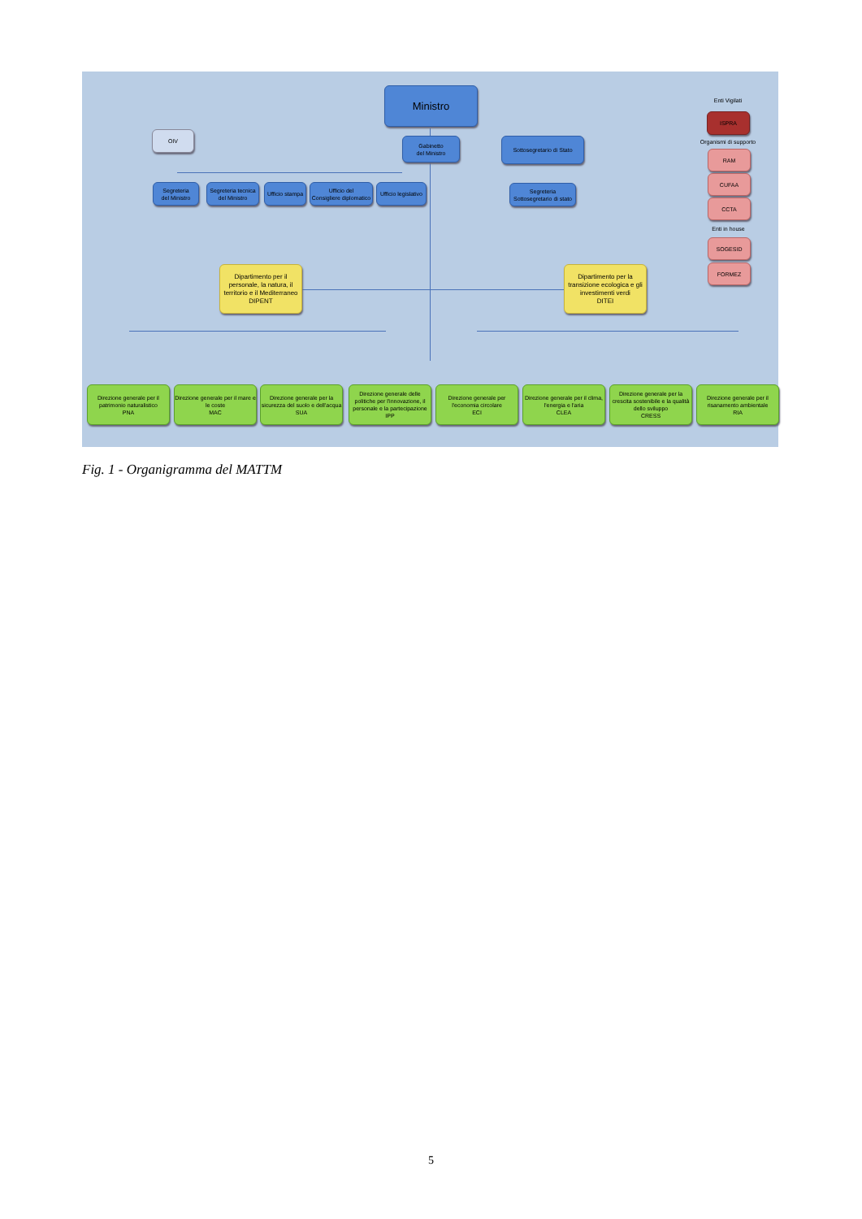Ministro
OIV
Gabinetto
del Ministro
Sottosegretario di Stato
Segreteria
del Ministro
Segreteria tecnica
del Ministro
Ufficio stampa
Ufficio del
Consigliere diplomatico
Ufficio legislativo
Segreteria
Sottosegretario di stato
Dipartimento per il personale, la natura, il territorio e il Mediterraneo
DIPENT
Dipartimento per la transizione ecologica e gli investimenti verdi
DITEI
Enti Vigilati
ISPRA
Organismi di supporto
RAM
CUFAA
CCTA
Enti in house
SOGESID
FORMEZ
Direzione generale per il patrimonio naturalistico
PNA
Direzione generale per il mare e le coste
MAC
Direzione generale per la sicurezza del suolo e dell'acqua
SUA
Direzione generale delle politiche per l'innovazione, il personale e la partecipazione
IPP
Direzione generale per l'economia circolare
ECI
Direzione generale per il clima, l'energia e l'aria
CLEA
Direzione generale per la crescita sostenibile e la qualità dello sviluppo
CRESS
Direzione generale per il risanamento ambientale
RIA
Fig. 1 - Organigramma del MATTM
5